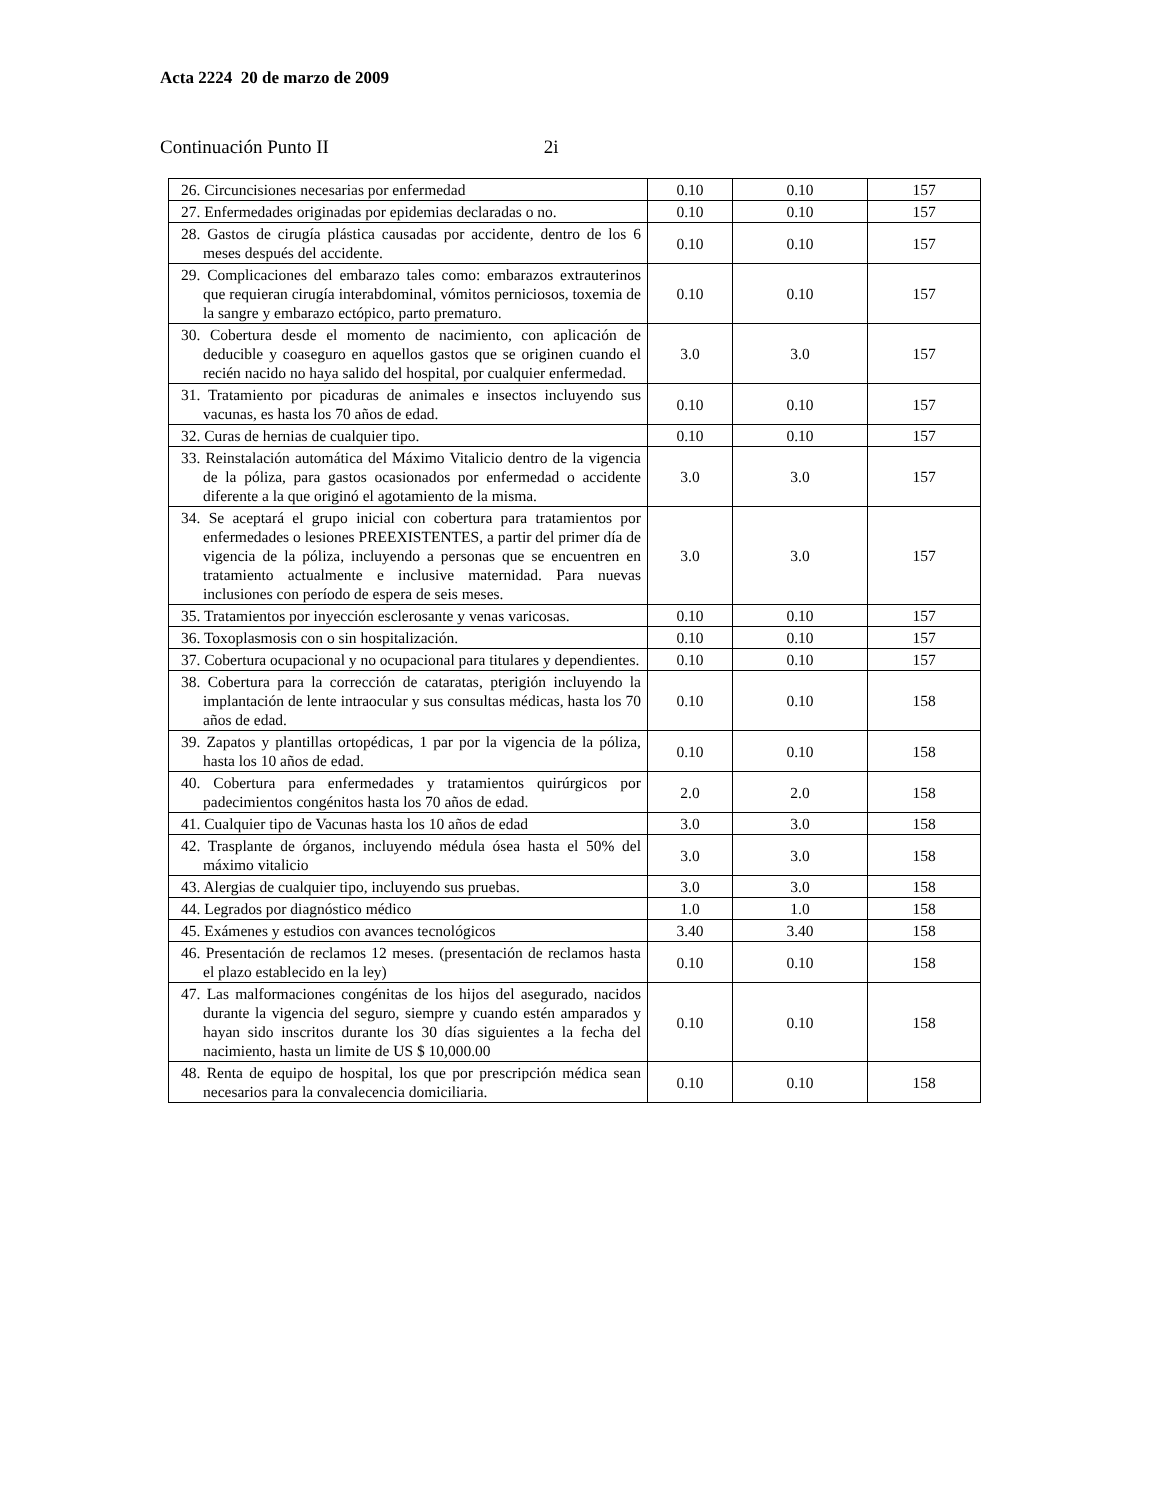Acta 2224 20 de marzo de 2009
Continuación Punto II 2i
| 26. Circuncisiones necesarias por enfermedad | 0.10 | 0.10 | 157 |
| 27. Enfermedades originadas por epidemias declaradas o no. | 0.10 | 0.10 | 157 |
| 28. Gastos de cirugía plástica causadas por accidente, dentro de los 6 meses después del accidente. | 0.10 | 0.10 | 157 |
| 29. Complicaciones del embarazo tales como: embarazos extrauterinos que requieran cirugía interabdominal, vómitos perniciosos, toxemia de la sangre y embarazo ectópico, parto prematuro. | 0.10 | 0.10 | 157 |
| 30. Cobertura desde el momento de nacimiento, con aplicación de deducible y coaseguro en aquellos gastos que se originen cuando el recién nacido no haya salido del hospital, por cualquier enfermedad. | 3.0 | 3.0 | 157 |
| 31. Tratamiento por picaduras de animales e insectos incluyendo sus vacunas, es hasta los 70 años de edad. | 0.10 | 0.10 | 157 |
| 32. Curas de hernias de cualquier tipo. | 0.10 | 0.10 | 157 |
| 33. Reinstalación automática del Máximo Vitalicio dentro de la vigencia de la póliza, para gastos ocasionados por enfermedad o accidente diferente a la que originó el agotamiento de la misma. | 3.0 | 3.0 | 157 |
| 34. Se aceptará el grupo inicial con cobertura para tratamientos por enfermedades o lesiones PREEXISTENTES, a partir del primer día de vigencia de la póliza, incluyendo a personas que se encuentren en tratamiento actualmente e inclusive maternidad. Para nuevas inclusiones con período de espera de seis meses. | 3.0 | 3.0 | 157 |
| 35. Tratamientos por inyección esclerosante y venas varicosas. | 0.10 | 0.10 | 157 |
| 36. Toxoplasmosis con o sin hospitalización. | 0.10 | 0.10 | 157 |
| 37. Cobertura ocupacional y no ocupacional para titulares y dependientes. | 0.10 | 0.10 | 157 |
| 38. Cobertura para la corrección de cataratas, pterigión incluyendo la implantación de lente intraocular y sus consultas médicas, hasta los 70 años de edad. | 0.10 | 0.10 | 158 |
| 39. Zapatos y plantillas ortopédicas, 1 par por la vigencia de la póliza, hasta los 10 años de edad. | 0.10 | 0.10 | 158 |
| 40. Cobertura para enfermedades y tratamientos quirúrgicos por padecimientos congénitos hasta los 70 años de edad. | 2.0 | 2.0 | 158 |
| 41. Cualquier tipo de Vacunas hasta los 10 años de edad | 3.0 | 3.0 | 158 |
| 42. Trasplante de órganos, incluyendo médula ósea hasta el 50% del máximo vitalicio | 3.0 | 3.0 | 158 |
| 43. Alergias de cualquier tipo, incluyendo sus pruebas. | 3.0 | 3.0 | 158 |
| 44. Legrados por diagnóstico médico | 1.0 | 1.0 | 158 |
| 45. Exámenes y estudios con avances tecnológicos | 3.40 | 3.40 | 158 |
| 46. Presentación de reclamos 12 meses. (presentación de reclamos hasta el plazo establecido en la ley) | 0.10 | 0.10 | 158 |
| 47. Las malformaciones congénitas de los hijos del asegurado, nacidos durante la vigencia del seguro, siempre y cuando estén amparados y hayan sido inscritos durante los 30 días siguientes a la fecha del nacimiento, hasta un limite de US $ 10,000.00 | 0.10 | 0.10 | 158 |
| 48. Renta de equipo de hospital, los que por prescripción médica sean necesarios para la convalecencia domiciliaria. | 0.10 | 0.10 | 158 |